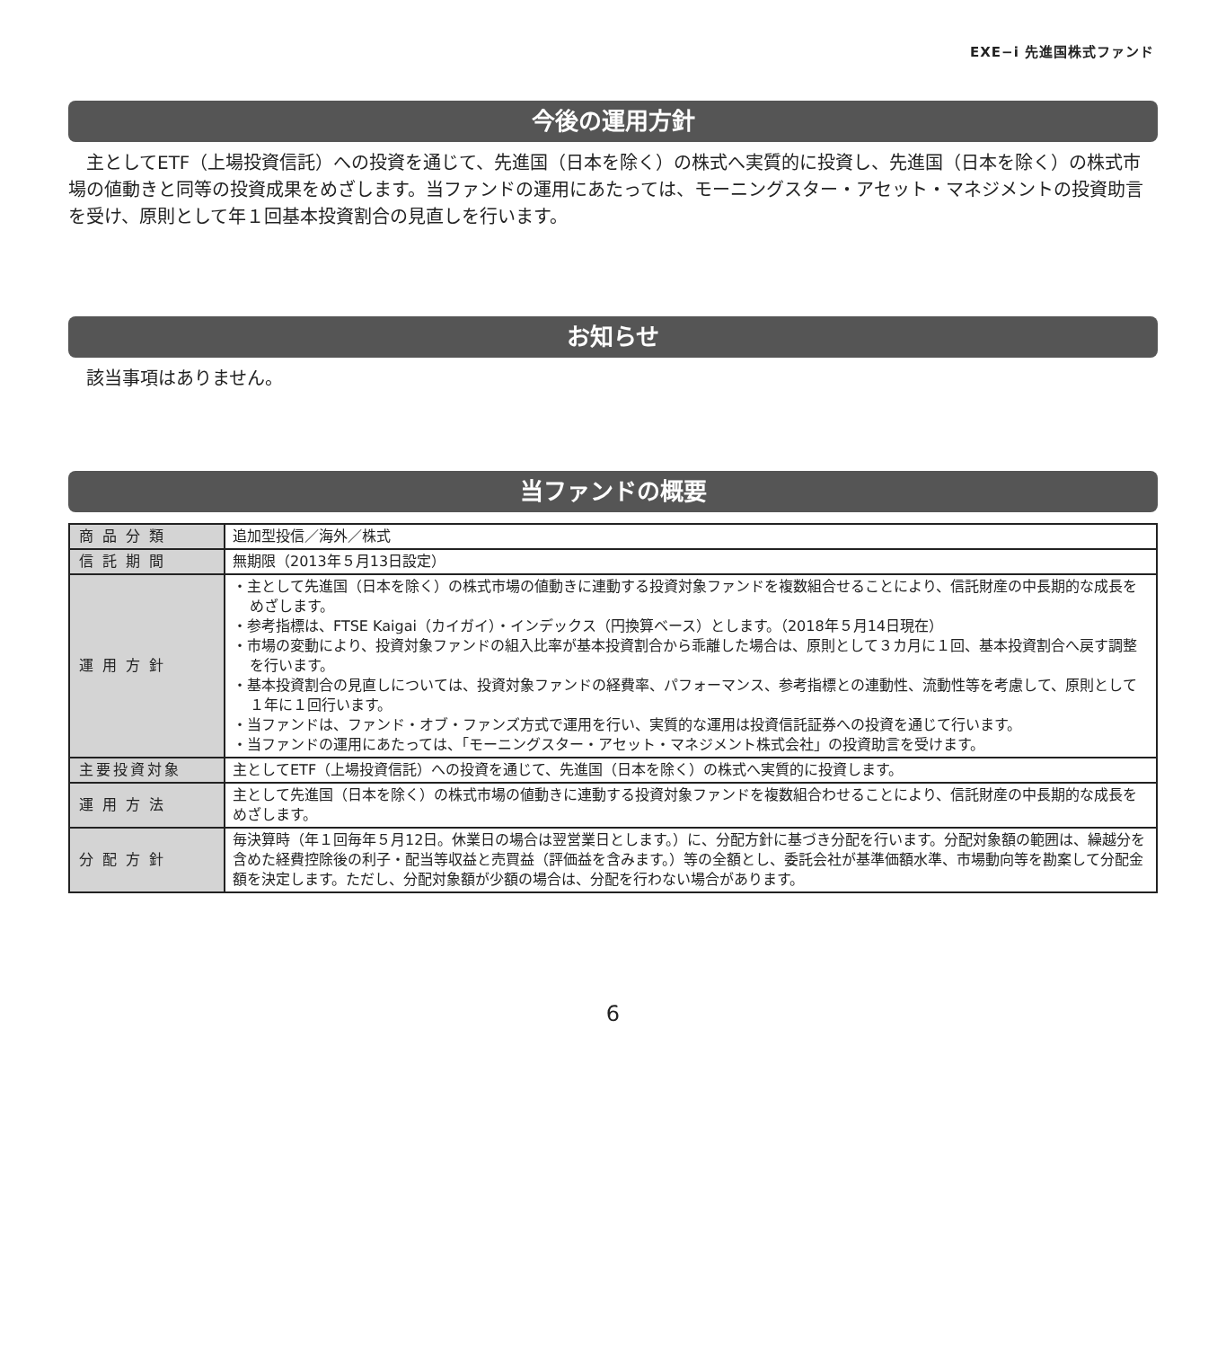EXE−i 先進国株式ファンド
今後の運用方針
主としてETF（上場投資信託）への投資を通じて、先進国（日本を除く）の株式へ実質的に投資し、先進国（日本を除く）の株式市場の値動きと同等の投資成果をめざします。当ファンドの運用にあたっては、モーニングスター・アセット・マネジメントの投資助言を受け、原則として年１回基本投資割合の見直しを行います。
お知らせ
該当事項はありません。
当ファンドの概要
| 商品分類 | 追加型投信／海外／株式 |
| 信託期間 | 無期限（2013年５月13日設定） |
| 運用方針 | ・主として先進国（日本を除く）の株式市場の値動きに連動する投資対象ファンドを複数組合せることにより、信託財産の中長期的な成長をめざします。 ・参考指標は、FTSE Kaigai（カイガイ）・インデックス（円換算ベース）とします。（2018年５月14日現在） ・市場の変動により、投資対象ファンドの組入比率が基本投資割合から乖離した場合は、原則として３カ月に１回、基本投資割合へ戻す調整を行います。 ・基本投資割合の見直しについては、投資対象ファンドの経費率、パフォーマンス、参考指標との連動性、流動性等を考慮して、原則として１年に１回行います。 ・当ファンドは、ファンド・オブ・ファンズ方式で運用を行い、実質的な運用は投資信託証券への投資を通じて行います。 ・当ファンドの運用にあたっては、「モーニングスター・アセット・マネジメント株式会社」の投資助言を受けます。 |
| 主要投資対象 | 主としてETF（上場投資信託）への投資を通じて、先進国（日本を除く）の株式へ実質的に投資します。 |
| 運用方法 | 主として先進国（日本を除く）の株式市場の値動きに連動する投資対象ファンドを複数組合わせることにより、信託財産の中長期的な成長をめざします。 |
| 分配方針 | 毎決算時（年１回毎年５月12日。休業日の場合は翌営業日とします。）に、分配方針に基づき分配を行います。分配対象額の範囲は、繰越分を含めた経費控除後の利子・配当等収益と売買益（評価益を含みます。）等の全額とし、委託会社が基準価額水準、市場動向等を勘案して分配金額を決定します。ただし、分配対象額が少額の場合は、分配を行わない場合があります。 |
6